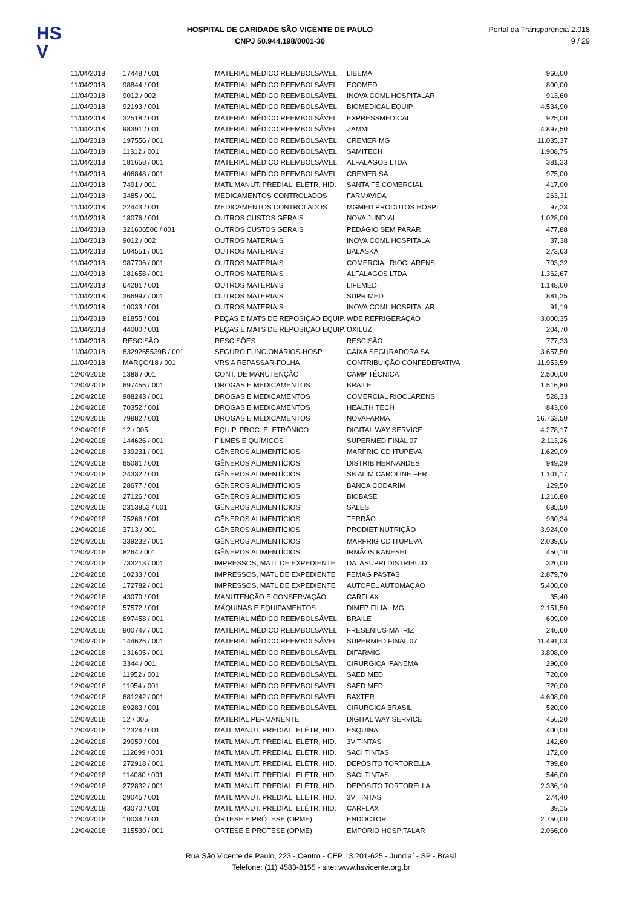HS
V
HOSPITAL DE CARIDADE SÃO VICENTE DE PAULO
CNPJ 50.944.198/0001-30
Portal da Transparência 2.018
9 / 29
| 11/04/2018 | 17448 / 001 | MATERIAL MÉDICO REEMBOLSÁVEL | LIBEMA | 960,00 |
| 11/04/2018 | 98844 / 001 | MATERIAL MÉDICO REEMBOLSÁVEL | ECOMED | 800,00 |
| 11/04/2018 | 9012 / 002 | MATERIAL MÉDICO REEMBOLSÁVEL | INOVA COML HOSPITALAR | 913,60 |
| 11/04/2018 | 92193 / 001 | MATERIAL MÉDICO REEMBOLSÁVEL | BIOMEDICAL EQUIP | 4.534,90 |
| 11/04/2018 | 32518 / 001 | MATERIAL MÉDICO REEMBOLSÁVEL | EXPRESSMEDICAL | 925,00 |
| 11/04/2018 | 98391 / 001 | MATERIAL MÉDICO REEMBOLSÁVEL | ZAMMI | 4.897,50 |
| 11/04/2018 | 197556 / 001 | MATERIAL MÉDICO REEMBOLSÁVEL | CREMER MG | 11.035,37 |
| 11/04/2018 | 11312 / 001 | MATERIAL MÉDICO REEMBOLSÁVEL | SAMITECH | 1.908,75 |
| 11/04/2018 | 181658 / 001 | MATERIAL MÉDICO REEMBOLSÁVEL | ALFALAGOS LTDA | 381,33 |
| 11/04/2018 | 406848 / 001 | MATERIAL MÉDICO REEMBOLSÁVEL | CREMER SA | 975,00 |
| 11/04/2018 | 7491 / 001 | MATL MANUT. PREDIAL, ELÉTR, HID. | SANTA FÉ COMERCIAL | 417,00 |
| 11/04/2018 | 3485 / 001 | MEDICAMENTOS CONTROLADOS | FARMAVIDA | 263,31 |
| 11/04/2018 | 22443 / 001 | MEDICAMENTOS CONTROLADOS | MGMED PRODUTOS HOSPI | 97,23 |
| 11/04/2018 | 18076 / 001 | OUTROS CUSTOS GERAIS | NOVA JUNDIAI | 1.028,00 |
| 11/04/2018 | 321606506 / 001 | OUTROS CUSTOS GERAIS | PEDÁGIO SEM PARAR | 477,88 |
| 11/04/2018 | 9012 / 002 | OUTROS MATERIAIS | INOVA COML HOSPITALA | 37,38 |
| 11/04/2018 | 504551 / 001 | OUTROS MATERIAIS | BALASKA | 273,63 |
| 11/04/2018 | 987706 / 001 | OUTROS MATERIAIS | COMERCIAL RIOCLARENS | 703,32 |
| 11/04/2018 | 181658 / 001 | OUTROS MATERIAIS | ALFALAGOS LTDA | 1.362,67 |
| 11/04/2018 | 64281 / 001 | OUTROS MATERIAIS | LIFEMED | 1.148,00 |
| 11/04/2018 | 366997 / 001 | OUTROS MATERIAIS | SUPRIMED | 881,25 |
| 11/04/2018 | 10033 / 001 | OUTROS MATERIAIS | INOVA COML HOSPITALAR | 91,19 |
| 11/04/2018 | 81855 / 001 | PEÇAS E MATS DE REPOSIÇÃO EQUIP. | WDE REFRIGERAÇÃO | 3.000,35 |
| 11/04/2018 | 44000 / 001 | PEÇAS E MATS DE REPOSIÇÃO EQUIP. | OXILUZ | 204,70 |
| 11/04/2018 | RESCISÃO | RESCISÕES | RESCISÃO | 777,33 |
| 11/04/2018 | 8329265539B / 001 | SEGURO FUNCIONÁRIOS-HOSP | CAIXA SEGURADORA SA | 3.657,50 |
| 11/04/2018 | MARÇO/18 / 001 | VRS A REPASSAR-FOLHA | CONTRIBUIÇÃO CONFEDERATIVA | 11.953,59 |
| 12/04/2018 | 1388 / 001 | CONT. DE MANUTENÇÃO | CAMP TÉCNICA | 2.500,00 |
| 12/04/2018 | 697456 / 001 | DROGAS E MEDICAMENTOS | BRAILE | 1.516,80 |
| 12/04/2018 | 988243 / 001 | DROGAS E MEDICAMENTOS | COMERCIAL RIOCLARENS | 528,33 |
| 12/04/2018 | 70352 / 001 | DROGAS E MEDICAMENTOS | HEALTH TECH | 843,00 |
| 12/04/2018 | 79882 / 001 | DROGAS E MEDICAMENTOS | NOVAFARMA | 16.763,50 |
| 12/04/2018 | 12 / 005 | EQUIP. PROC. ELETRÔNICO | DIGITAL WAY SERVICE | 4.278,17 |
| 12/04/2018 | 144626 / 001 | FILMES E QUÍMICOS | SUPERMED FINAL 07 | 2.113,26 |
| 12/04/2018 | 339231 / 001 | GÊNEROS ALIMENTÍCIOS | MARFRIG CD ITUPEVA | 1.629,09 |
| 12/04/2018 | 65081 / 001 | GÊNEROS ALIMENTÍCIOS | DISTRIB HERNANDES | 949,29 |
| 12/04/2018 | 24332 / 001 | GÊNEROS ALIMENTÍCIOS | SB ALIM CAROLINE FER | 1.101,17 |
| 12/04/2018 | 28677 / 001 | GÊNEROS ALIMENTÍCIOS | BANCA CODARIM | 129,50 |
| 12/04/2018 | 27126 / 001 | GÊNEROS ALIMENTÍCIOS | BIOBASE | 1.216,80 |
| 12/04/2018 | 2313853 / 001 | GÊNEROS ALIMENTÍCIOS | SALES | 685,50 |
| 12/04/2018 | 75266 / 001 | GÊNEROS ALIMENTÍCIOS | TERRÃO | 930,34 |
| 12/04/2018 | 3713 / 001 | GÊNEROS ALIMENTÍCIOS | PRODIET NUTRIÇÃO | 3.924,00 |
| 12/04/2018 | 339232 / 001 | GÊNEROS ALIMENTÍCIOS | MARFRIG CD ITUPEVA | 2.039,65 |
| 12/04/2018 | 8264 / 001 | GÊNEROS ALIMENTÍCIOS | IRMÃOS KANESHI | 450,10 |
| 12/04/2018 | 733213 / 001 | IMPRESSOS, MATL DE EXPEDIENTE | DATASUPRI DISTRIBUID. | 320,00 |
| 12/04/2018 | 10233 / 001 | IMPRESSOS, MATL DE EXPEDIENTE | FEMAG PASTAS | 2.879,70 |
| 12/04/2018 | 172782 / 001 | IMPRESSOS, MATL DE EXPEDIENTE | AUTOPEL AUTOMAÇÃO | 5.400,00 |
| 12/04/2018 | 43070 / 001 | MANUTENÇÃO E CONSERVAÇÃO | CARFLAX | 35,40 |
| 12/04/2018 | 57572 / 001 | MÁQUINAS E EQUIPAMENTOS | DIMEP FILIAL MG | 2.151,50 |
| 12/04/2018 | 697458 / 001 | MATERIAL MÉDICO REEMBOLSÁVEL | BRAILE | 609,00 |
| 12/04/2018 | 900747 / 001 | MATERIAL MÉDICO REEMBOLSÁVEL | FRESENIUS-MATRIZ | 246,60 |
| 12/04/2018 | 144626 / 001 | MATERIAL MÉDICO REEMBOLSÁVEL | SUPERMED FINAL 07 | 11.491,03 |
| 12/04/2018 | 131605 / 001 | MATERIAL MÉDICO REEMBOLSÁVEL | DIFARMIG | 3.808,00 |
| 12/04/2018 | 3344 / 001 | MATERIAL MÉDICO REEMBOLSÁVEL | CIRÚRGICA IPANEMA | 290,00 |
| 12/04/2018 | 11952 / 001 | MATERIAL MÉDICO REEMBOLSÁVEL | SAED MED | 720,00 |
| 12/04/2018 | 11954 / 001 | MATERIAL MÉDICO REEMBOLSÁVEL | SAED MED | 720,00 |
| 12/04/2018 | 681242 / 001 | MATERIAL MÉDICO REEMBOLSÁVEL | BAXTER | 4.608,00 |
| 12/04/2018 | 69283 / 001 | MATERIAL MÉDICO REEMBOLSÁVEL | CIRURGICA BRASIL | 520,00 |
| 12/04/2018 | 12 / 005 | MATERIAL PERMANENTE | DIGITAL WAY SERVICE | 456,20 |
| 12/04/2018 | 12324 / 001 | MATL MANUT. PREDIAL, ELÉTR, HID. | ESQUINA | 400,00 |
| 12/04/2018 | 29059 / 001 | MATL MANUT. PREDIAL, ELÉTR, HID. | 3V TINTAS | 142,60 |
| 12/04/2018 | 112699 / 001 | MATL MANUT. PREDIAL, ELÉTR, HID. | SACI TINTAS | 172,00 |
| 12/04/2018 | 272918 / 001 | MATL MANUT. PREDIAL, ELÉTR, HID. | DEPÓSITO TORTORELLA | 799,80 |
| 12/04/2018 | 114080 / 001 | MATL MANUT. PREDIAL, ELÉTR, HID. | SACI TINTAS | 546,00 |
| 12/04/2018 | 272832 / 001 | MATL MANUT. PREDIAL, ELÉTR, HID. | DEPÓSITO TORTORELLA | 2.336,10 |
| 12/04/2018 | 29045 / 001 | MATL MANUT. PREDIAL, ELÉTR, HID. | 3V TINTAS | 274,40 |
| 12/04/2018 | 43070 / 001 | MATL MANUT. PREDIAL, ELÉTR, HID. | CARFLAX | 39,15 |
| 12/04/2018 | 10034 / 001 | ÓRTESE E PRÓTESE (OPME) | ENDOCTOR | 2.750,00 |
| 12/04/2018 | 315530 / 001 | ÓRTESE E PRÓTESE (OPME) | EMPÓRIO HOSPITALAR | 2.066,00 |
Rua São Vicente de Paulo, 223 - Centro - CEP 13.201-625 - Jundiaí - SP - Brasil
Telefone: (11) 4583-8155 - site: www.hsvicente.org.br